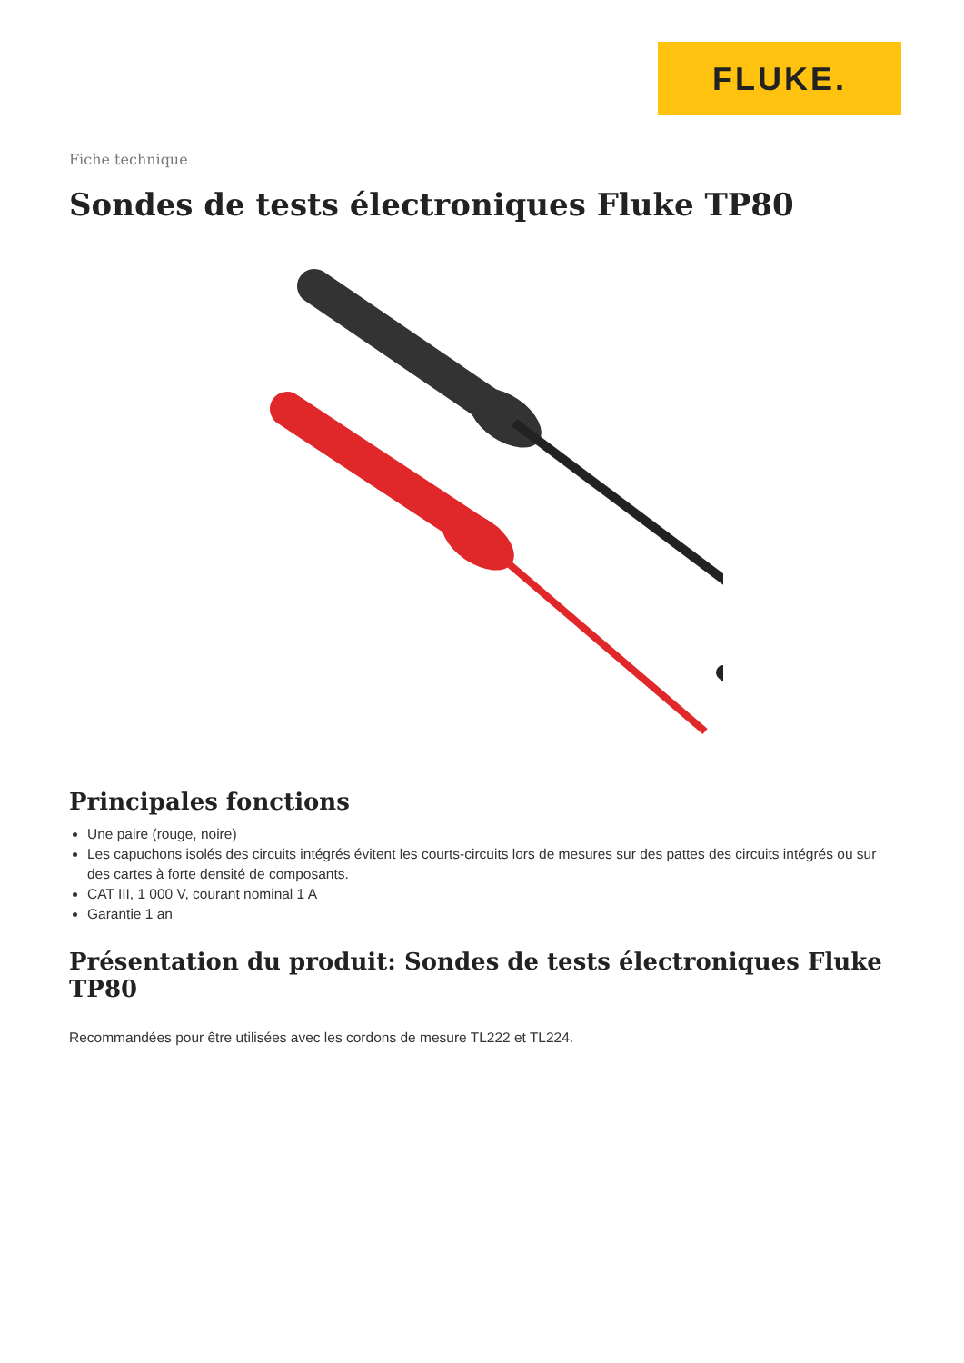FLUKE.
Fiche technique
Sondes de tests électroniques Fluke TP80
Principales fonctions
Une paire (rouge, noire)
Les capuchons isolés des circuits intégrés évitent les courts-circuits lors de mesures sur des pattes des circuits intégrés ou sur des cartes à forte densité de composants.
CAT III, 1 000 V, courant nominal 1 A
Garantie 1 an
Présentation du produit: Sondes de tests électroniques Fluke TP80
Recommandées pour être utilisées avec les cordons de mesure TL222 et TL224.